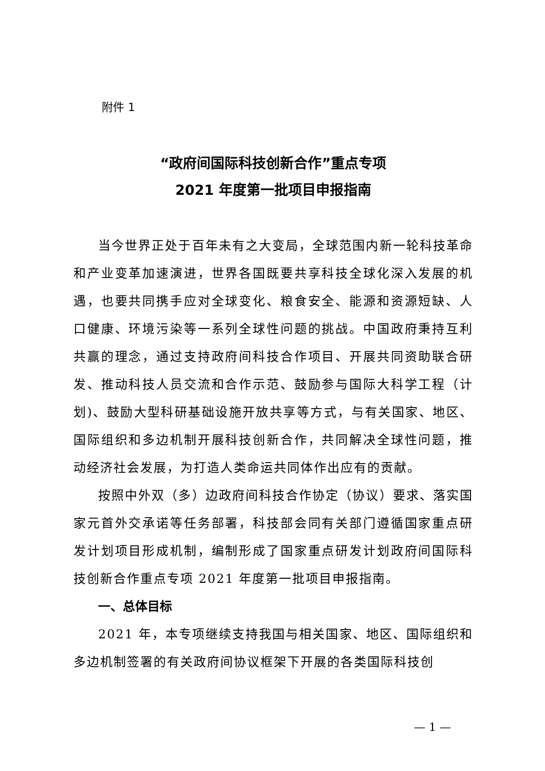附件 1
“政府间国际科技创新合作”重点专项
2021 年度第一批项目申报指南
当今世界正处于百年未有之大变局，全球范围内新一轮科技革命和产业变革加速演进，世界各国既要共享科技全球化深入发展的机遇，也要共同携手应对全球变化、粮食安全、能源和资源短缺、人口健康、环境污染等一系列全球性问题的挑战。中国政府秉持互利共赢的理念，通过支持政府间科技合作项目、开展共同资助联合研发、推动科技人员交流和合作示范、鼓励参与国际大科学工程（计划)、鼓励大型科研基础设施开放共享等方式，与有关国家、地区、国际组织和多边机制开展科技创新合作，共同解决全球性问题，推动经济社会发展，为打造人类命运共同体作出应有的贡献。
按照中外双（多）边政府间科技合作协定（协议）要求、落实国家元首外交承诺等任务部署，科技部会同有关部门遵循国家重点研发计划项目形成机制，编制形成了国家重点研发计划政府间国际科技创新合作重点专项 2021 年度第一批项目申报指南。
一、总体目标
2021 年，本专项继续支持我国与相关国家、地区、国际组织和多边机制签署的有关政府间协议框架下开展的各类国际科技创
— 1 —